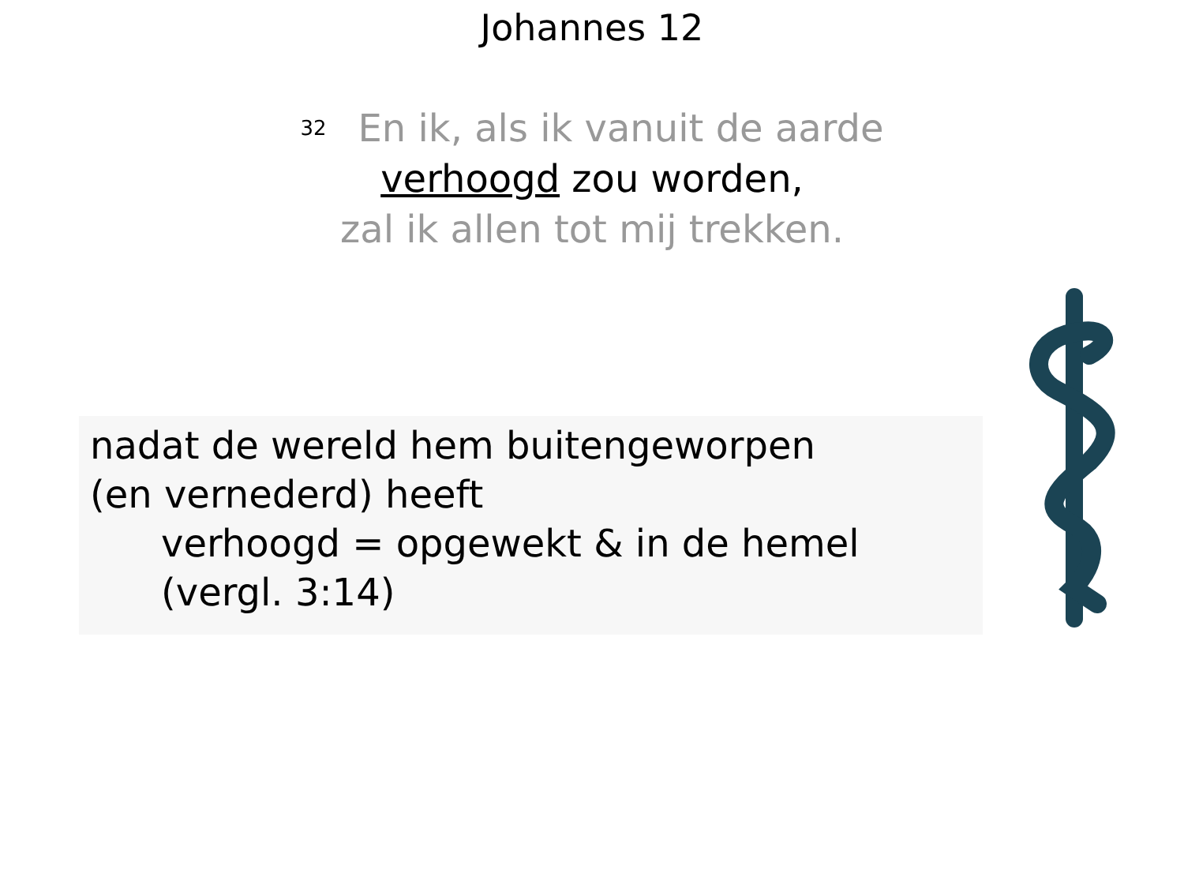Johannes 12
<sup>32</sup> En ik, als ik vanuit de aarde
verhoogd zou worden,
zal ik allen tot mij trekken.
nadat de wereld hem buitengeworpen
(en vernederd) heeft
verhoogd = opgewekt & in de hemel
(vergl. 3:14)